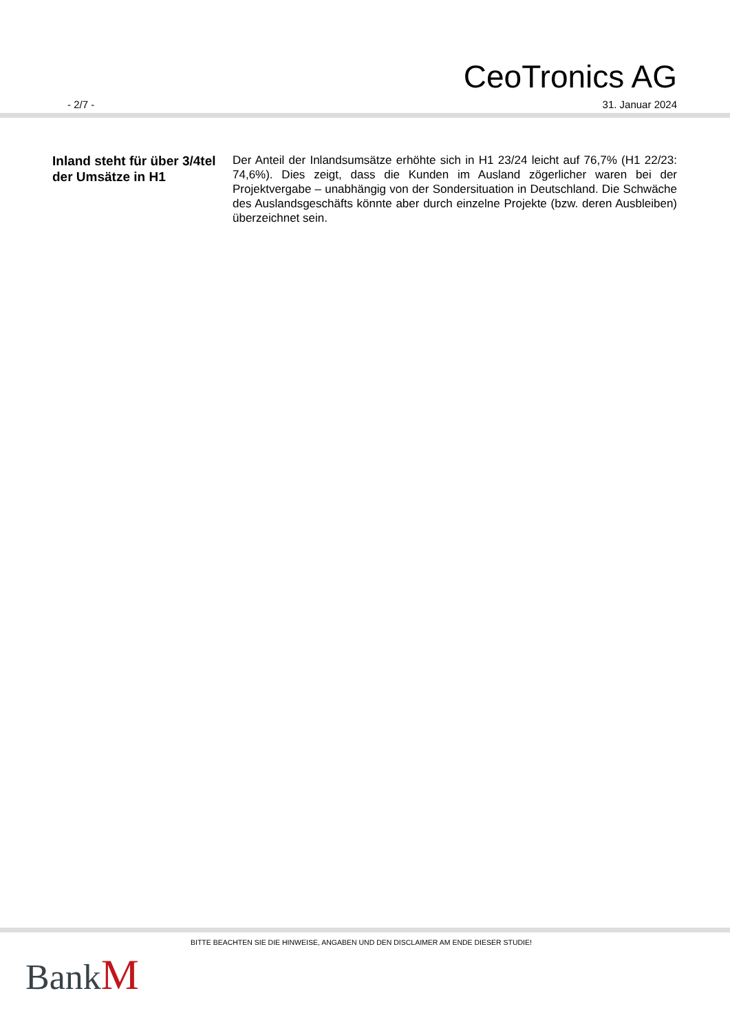CeoTronics AG
- 2/7 - 31. Januar 2024
Inland steht für über 3/4tel der Umsätze in H1
Der Anteil der Inlandsumsätze erhöhte sich in H1 23/24 leicht auf 76,7% (H1 22/23: 74,6%). Dies zeigt, dass die Kunden im Ausland zögerlicher waren bei der Projektvergabe – unabhängig von der Sondersituation in Deutschland. Die Schwäche des Auslandsgeschäfts könnte aber durch einzelne Projekte (bzw. deren Ausbleiben) überzeichnet sein.
BITTE BEACHTEN SIE DIE HINWEISE, ANGABEN UND DEN DISCLAIMER AM ENDE DIESER STUDIE!
BankM